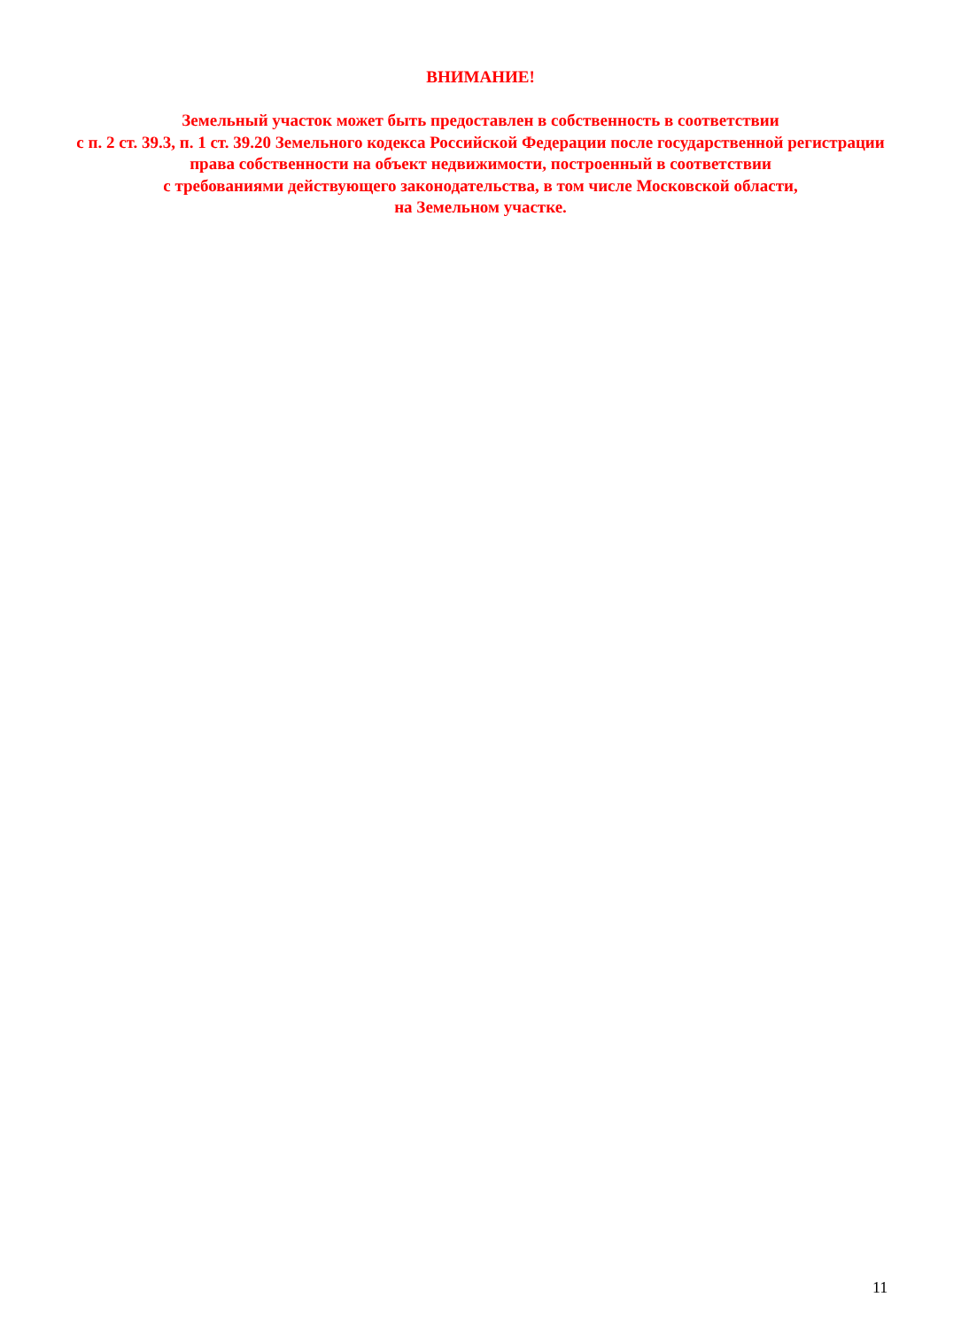ВНИМАНИЕ!
Земельный участок может быть предоставлен в собственность в соответствии
с п. 2 ст. 39.3, п. 1 ст. 39.20 Земельного кодекса Российской Федерации после государственной регистрации права собственности на объект недвижимости, построенный в соответствии
с требованиями действующего законодательства, в том числе Московской области,
на Земельном участке.
11